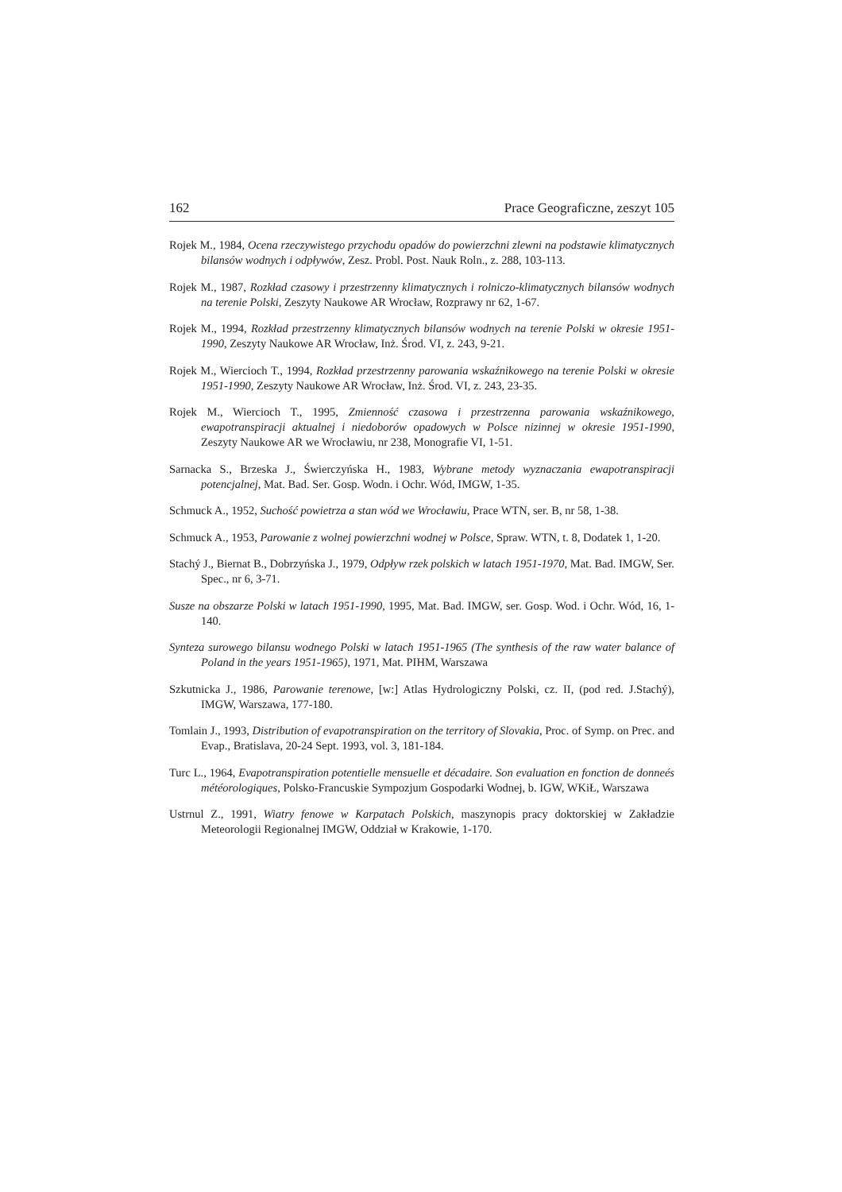162 Prace Geograficzne, zeszyt 105
Rojek M., 1984, Ocena rzeczywistego przychodu opadów do powierzchni zlewni na podstawie klimatycznych bilansów wodnych i odpływów, Zesz. Probl. Post. Nauk Roln., z. 288, 103-113.
Rojek M., 1987, Rozkład czasowy i przestrzenny klimatycznych i rolniczo-klimatycznych bilansów wodnych na terenie Polski, Zeszyty Naukowe AR Wrocław, Rozprawy nr 62, 1-67.
Rojek M., 1994, Rozkład przestrzenny klimatycznych bilansów wodnych na terenie Polski w okresie 1951-1990, Zeszyty Naukowe AR Wrocław, Inż. Środ. VI, z. 243, 9-21.
Rojek M., Wiercioch T., 1994, Rozkład przestrzenny parowania wskaźnikowego na terenie Polski w okresie 1951-1990, Zeszyty Naukowe AR Wrocław, Inż. Środ. VI, z. 243, 23-35.
Rojek M., Wiercioch T., 1995, Zmienność czasowa i przestrzenna parowania wskaźnikowego, ewapotranspiracji aktualnej i niedoborów opadowych w Polsce nizinnej w okresie 1951-1990, Zeszyty Naukowe AR we Wrocławiu, nr 238, Monografie VI, 1-51.
Sarnacka S., Brzeska J., Świerczyńska H., 1983, Wybrane metody wyznaczania ewapotranspiracji potencjalnej, Mat. Bad. Ser. Gosp. Wodn. i Ochr. Wód, IMGW, 1-35.
Schmuck A., 1952, Suchość powietrza a stan wód we Wrocławiu, Prace WTN, ser. B, nr 58, 1-38.
Schmuck A., 1953, Parowanie z wolnej powierzchni wodnej w Polsce, Spraw. WTN, t. 8, Dodatek 1, 1-20.
Stachý J., Biernat B., Dobrzyńska J., 1979, Odpływ rzek polskich w latach 1951-1970, Mat. Bad. IMGW, Ser. Spec., nr 6, 3-71.
Susze na obszarze Polski w latach 1951-1990, 1995, Mat. Bad. IMGW, ser. Gosp. Wod. i Ochr. Wód, 16, 1-140.
Synteza surowego bilansu wodnego Polski w latach 1951-1965 (The synthesis of the raw water balance of Poland in the years 1951-1965), 1971, Mat. PIHM, Warszawa
Szkutnicka J., 1986, Parowanie terenowe, [w:] Atlas Hydrologiczny Polski, cz. II, (pod red. J.Stachý), IMGW, Warszawa, 177-180.
Tomlain J., 1993, Distribution of evapotranspiration on the territory of Slovakia, Proc. of Symp. on Prec. and Evap., Bratislava, 20-24 Sept. 1993, vol. 3, 181-184.
Turc L., 1964, Evapotranspiration potentielle mensuelle et décadaire. Son evaluation en fonction de donneés météorologiques, Polsko-Francuskie Sympozjum Gospodarki Wodnej, b. IGW, WKiŁ, Warszawa
Ustrnul Z., 1991, Wiatry fenowe w Karpatach Polskich, maszynopis pracy doktorskiej w Zakładzie Meteorologii Regionalnej IMGW, Oddział w Krakowie, 1-170.